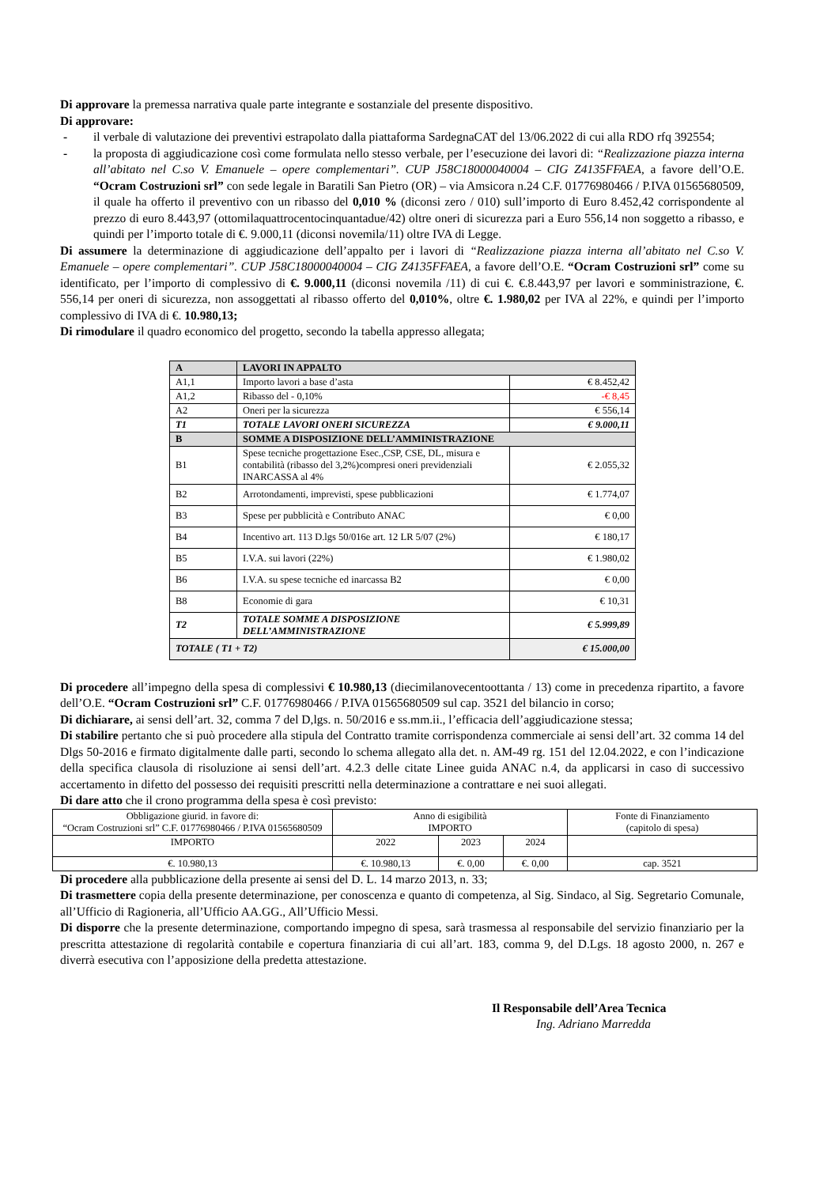Di approvare la premessa narrativa quale parte integrante e sostanziale del presente dispositivo.
Di approvare:
- il verbale di valutazione dei preventivi estrapolato dalla piattaforma SardegnaCAT del 13/06.2022 di cui alla RDO rfq 392554;
- la proposta di aggiudicazione così come formulata nello stesso verbale, per l’esecuzione dei lavori di: “Realizzazione piazza interna all’abitato nel C.so V. Emanuele – opere complementari”. CUP J58C18000040004 – CIG Z4135FFAEA, a favore dell’O.E. “Ocram Costruzioni srl” con sede legale in Baratili San Pietro (OR) – via Amsicora n.24 C.F. 01776980466 / P.IVA 01565680509, il quale ha offerto il preventivo con un ribasso del 0,010 % (diconsi zero / 010) sull’importo di Euro 8.452,42 corrispondente al prezzo di euro 8.443,97 (ottomilaquattrocentocinquantadue/42) oltre oneri di sicurezza pari a Euro 556,14 non soggetto a ribasso, e quindi per l’importo totale di €. 9.000,11 (diconsi novemila/11) oltre IVA di Legge.
Di assumere la determinazione di aggiudicazione dell’appalto per i lavori di “Realizzazione piazza interna all’abitato nel C.so V. Emanuele – opere complementari”. CUP J58C18000040004 – CIG Z4135FFAEA, a favore dell’O.E. “Ocram Costruzioni srl” come su identificato, per l’importo di complessivo di €. 9.000,11 (diconsi novemila /11) di cui €. €.8.443,97 per lavori e somministrazione, €. 556,14 per oneri di sicurezza, non assoggettati al ribasso offerto del 0,010%, oltre €. 1.980,02 per IVA al 22%, e quindi per l’importo complessivo di IVA di €. 10.980,13;
Di rimodulare il quadro economico del progetto, secondo la tabella appresso allegata;
| A | LAVORI IN APPALTO | |
| A1,1 | Importo lavori a base d’asta | € 8.452,42 |
| A1,2 | Ribasso del - 0,10% | -€ 8,45 |
| A2 | Oneri per la sicurezza | € 556,14 |
| T1 | TOTALE LAVORI ONERI SICUREZZA | € 9.000,11 |
| B | SOMME A DISPOSIZIONE DELL’AMMINISTRAZIONE | |
| B1 | Spese tecniche progettazione Esec.,CSP, CSE, DL, misura e contabilità (ribasso del 3,2%)compresi oneri previdenziali INARCASSA al 4% | € 2.055,32 |
| B2 | Arrotondamenti, imprevisti, spese pubblicazioni | € 1.774,07 |
| B3 | Spese per pubblicità e Contributo ANAC | € 0,00 |
| B4 | Incentivo art. 113 D.lgs 50/016e art. 12 LR 5/07 (2%) | € 180,17 |
| B5 | I.V.A. sui lavori (22%) | € 1.980,02 |
| B6 | I.V.A. su spese tecniche ed inarcassa B2 | € 0,00 |
| B8 | Economie di gara | € 10,31 |
| T2 | TOTALE SOMME A DISPOSIZIONE DELL’AMMINISTRAZIONE | € 5.999,89 |
| TOTALE ( T1 + T2) | | € 15.000,00 |
Di procedere all’impegno della spesa di complessivi € 10.980,13 (diecimilanovecentoottanta / 13) come in precedenza ripartito, a favore dell’O.E. “Ocram Costruzioni srl” C.F. 01776980466 / P.IVA 01565680509 sul cap. 3521 del bilancio in corso;
Di dichiarare, ai sensi dell’art. 32, comma 7 del D,lgs. n. 50/2016 e ss.mm.ii., l’efficacia dell’aggiudicazione stessa;
Di stabilire pertanto che si può procedere alla stipula del Contratto tramite corrispondenza commerciale ai sensi dell’art. 32 comma 14 del Dlgs 50-2016 e firmato digitalmente dalle parti, secondo lo schema allegato alla det. n. AM-49 rg. 151 del 12.04.2022, e con l’indicazione della specifica clausola di risoluzione ai sensi dell’art. 4.2.3 delle citate Linee guida ANAC n.4, da applicarsi in caso di successivo accertamento in difetto del possesso dei requisiti prescritti nella determinazione a contrattare e nei suoi allegati.
Di dare atto che il crono programma della spesa è così previsto:
| Obbligazione giurid. in favore di: “Ocram Costruzioni srl” C.F. 01776980466 / P.IVA 01565680509 | Anno di esigibilità IMPORTO | | | Fonte di Finanziamento (capitolo di spesa) |
| IMPORTO | 2022 | 2023 | 2024 | |
| €. 10.980,13 | €. 10.980,13 | €. 0,00 | €. 0,00 | cap. 3521 |
Di procedere alla pubblicazione della presente ai sensi del D. L. 14 marzo 2013, n. 33;
Di trasmettere copia della presente determinazione, per conoscenza e quanto di competenza, al Sig. Sindaco, al Sig. Segretario Comunale, all’Ufficio di Ragioneria, all’Ufficio AA.GG., All’Ufficio Messi.
Di disporre che la presente determinazione, comportando impegno di spesa, sarà trasmessa al responsabile del servizio finanziario per la prescritta attestazione di regolarità contabile e copertura finanziaria di cui all’art. 183, comma 9, del D.Lgs. 18 agosto 2000, n. 267 e diverrà esecutiva con l’apposizione della predetta attestazione.
Il Responsabile dell’Area Tecnica
Ing. Adriano Marredda